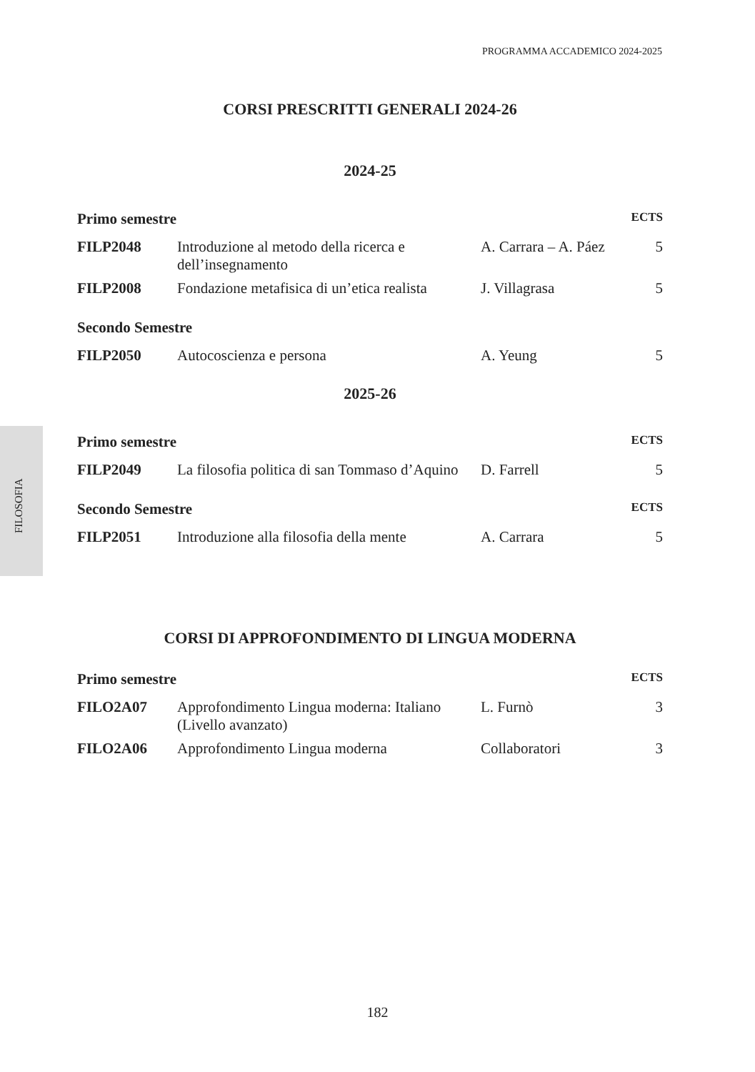PROGRAMMA ACCADEMICO 2024-2025
FILOSOFIA
CORSI PRESCRITTI GENERALI 2024-26
2024-25
| Primo semestre | | | ECTS |
| --- | --- | --- | --- |
| FILP2048 | Introduzione al metodo della ricerca e dell’insegnamento | A. Carrara – A. Páez | 5 |
| FILP2008 | Fondazione metafisica di un’etica realista | J. Villagrasa | 5 |
| Secondo Semestre | | | |
| --- | --- | --- | --- |
| FILP2050 | Autocoscienza e persona | A. Yeung | 5 |
2025-26
| Primo semestre | | | ECTS |
| --- | --- | --- | --- |
| FILP2049 | La filosofia politica di san Tommaso d’Aquino | D. Farrell | 5 |
| Secondo Semestre | | | ECTS |
| --- | --- | --- | --- |
| FILP2051 | Introduzione alla filosofia della mente | A. Carrara | 5 |
CORSI DI APPROFONDIMENTO DI LINGUA MODERNA
| Primo semestre | | | ECTS |
| --- | --- | --- | --- |
| FILO2A07 | Approfondimento Lingua moderna: Italiano (Livello avanzato) | L. Furnò | 3 |
| FILO2A06 | Approfondimento Lingua moderna | Collaboratori | 3 |
182